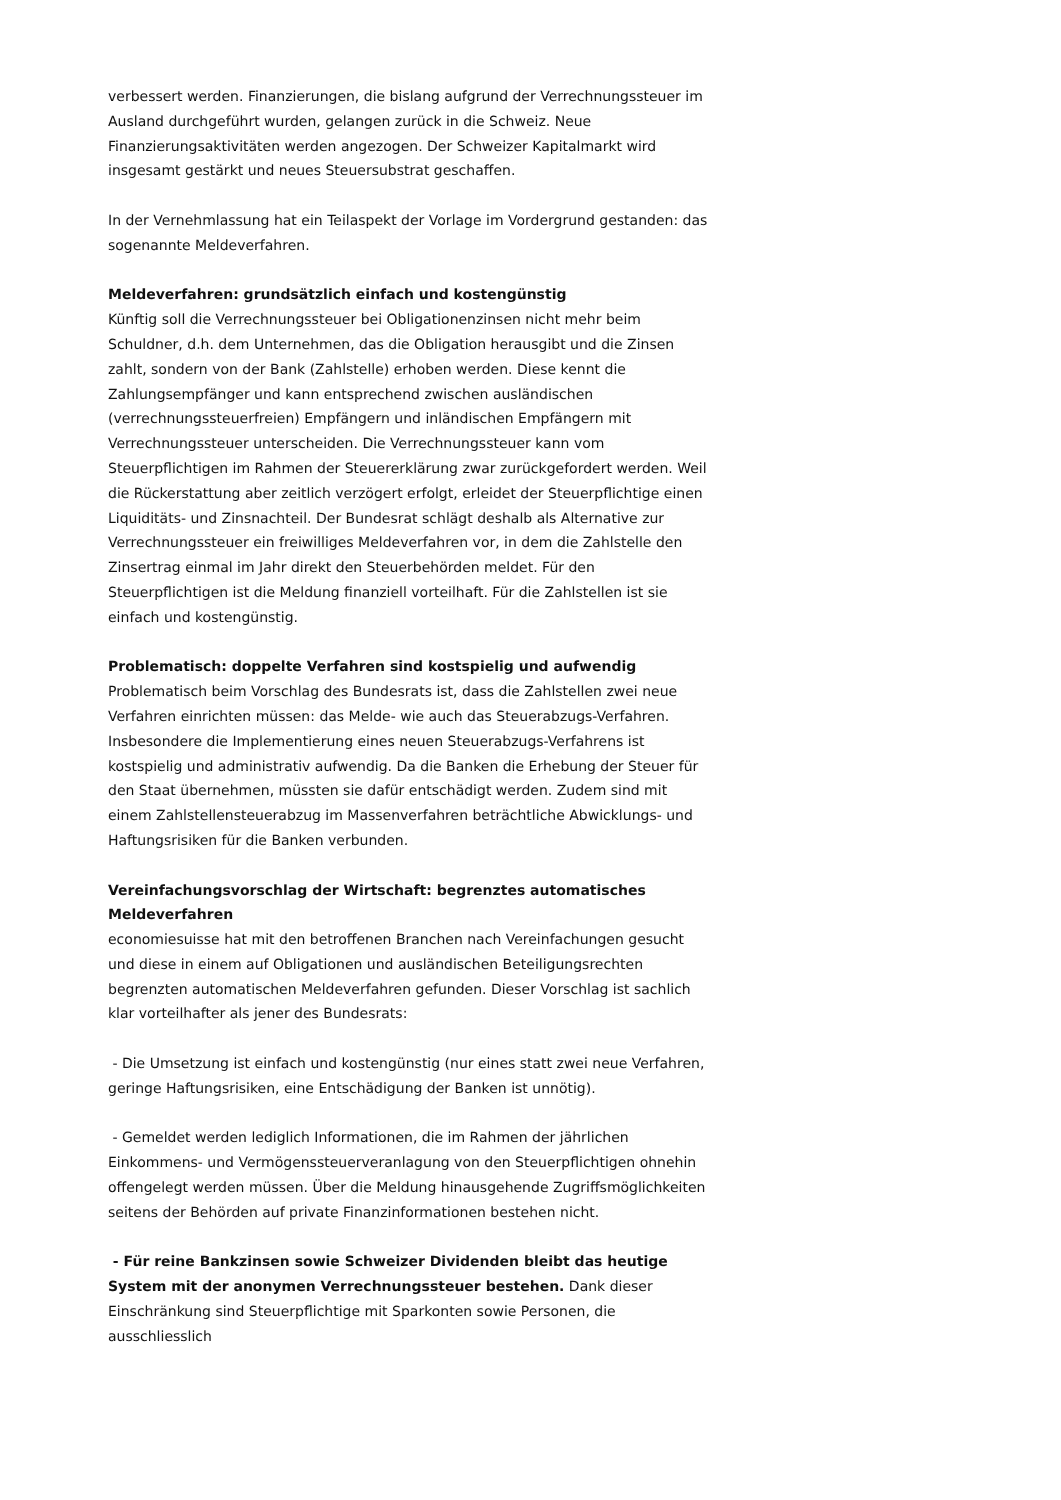verbessert werden. Finanzierungen, die bislang aufgrund der Verrechnungssteuer im Ausland durchgeführt wurden, gelangen zurück in die Schweiz. Neue Finanzierungsaktivitäten werden angezogen. Der Schweizer Kapitalmarkt wird insgesamt gestärkt und neues Steuersubstrat geschaffen.
In der Vernehmlassung hat ein Teilaspekt der Vorlage im Vordergrund gestanden: das sogenannte Meldeverfahren.
Meldeverfahren: grundsätzlich einfach und kostengünstig
Künftig soll die Verrechnungssteuer bei Obligationenzinsen nicht mehr beim Schuldner, d.h. dem Unternehmen, das die Obligation herausgibt und die Zinsen zahlt, sondern von der Bank (Zahlstelle) erhoben werden. Diese kennt die Zahlungsempfänger und kann entsprechend zwischen ausländischen (verrechnungssteuerfreien) Empfängern und inländischen Empfängern mit Verrechnungssteuer unterscheiden. Die Verrechnungssteuer kann vom Steuerpflichtigen im Rahmen der Steuererklärung zwar zurückgefordert werden. Weil die Rückerstattung aber zeitlich verzögert erfolgt, erleidet der Steuerpflichtige einen Liquiditäts- und Zinsnachteil. Der Bundesrat schlägt deshalb als Alternative zur Verrechnungssteuer ein freiwilliges Meldeverfahren vor, in dem die Zahlstelle den Zinsertrag einmal im Jahr direkt den Steuerbehörden meldet. Für den Steuerpflichtigen ist die Meldung finanziell vorteilhaft. Für die Zahlstellen ist sie einfach und kostengünstig.
Problematisch: doppelte Verfahren sind kostspielig und aufwendig
Problematisch beim Vorschlag des Bundesrats ist, dass die Zahlstellen zwei neue Verfahren einrichten müssen: das Melde- wie auch das Steuerabzugs-Verfahren. Insbesondere die Implementierung eines neuen Steuerabzugs-Verfahrens ist kostspielig und administrativ aufwendig. Da die Banken die Erhebung der Steuer für den Staat übernehmen, müssten sie dafür entschädigt werden. Zudem sind mit einem Zahlstellensteuerabzug im Massenverfahren beträchtliche Abwicklungs- und Haftungsrisiken für die Banken verbunden.
Vereinfachungsvorschlag der Wirtschaft: begrenztes automatisches Meldeverfahren
economiesuisse hat mit den betroffenen Branchen nach Vereinfachungen gesucht und diese in einem auf Obligationen und ausländischen Beteiligungsrechten begrenzten automatischen Meldeverfahren gefunden. Dieser Vorschlag ist sachlich klar vorteilhafter als jener des Bundesrats:
- Die Umsetzung ist einfach und kostengünstig (nur eines statt zwei neue Verfahren, geringe Haftungsrisiken, eine Entschädigung der Banken ist unnötig).
- Gemeldet werden lediglich Informationen, die im Rahmen der jährlichen Einkommens- und Vermögenssteuerveranlagung von den Steuerpflichtigen ohnehin offengelegt werden müssen. Über die Meldung hinausgehende Zugriffsmöglichkeiten seitens der Behörden auf private Finanzinformationen bestehen nicht.
- Für reine Bankzinsen sowie Schweizer Dividenden bleibt das heutige System mit der anonymen Verrechnungssteuer bestehen. Dank dieser Einschränkung sind Steuerpflichtige mit Sparkonten sowie Personen, die ausschliesslich